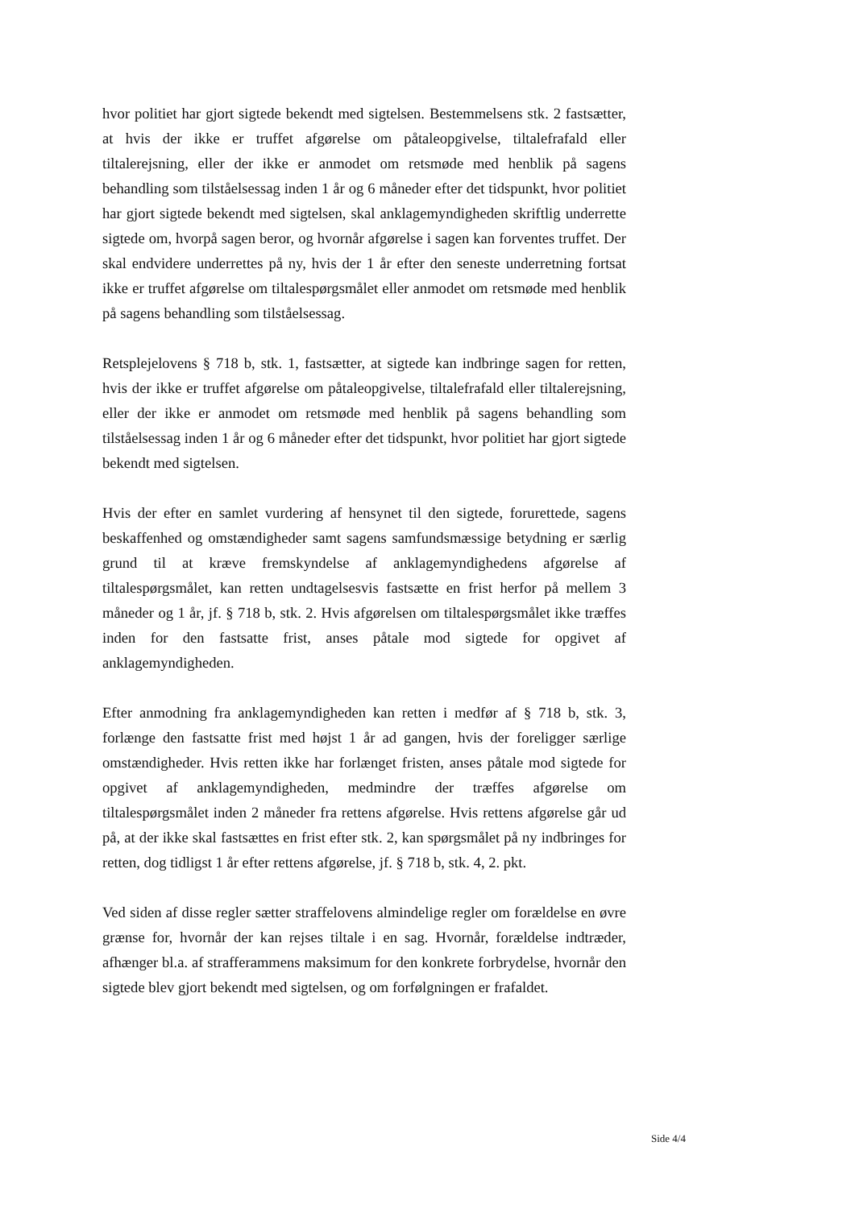hvor politiet har gjort sigtede bekendt med sigtelsen. Bestemmelsens stk. 2 fastsætter, at hvis der ikke er truffet afgørelse om påtaleopgivelse, tiltalefrafald eller tiltalerejsning, eller der ikke er anmodet om retsmøde med henblik på sagens behandling som tilståelsessag inden 1 år og 6 måneder efter det tidspunkt, hvor politiet har gjort sigtede bekendt med sigtelsen, skal anklagemyndigheden skriftlig underrette sigtede om, hvorpå sagen beror, og hvornår afgørelse i sagen kan forventes truffet. Der skal endvidere underrettes på ny, hvis der 1 år efter den seneste underretning fortsat ikke er truffet afgørelse om tiltalespørgsmålet eller anmodet om retsmøde med henblik på sagens behandling som tilståelsessag.
Retsplejelovens § 718 b, stk. 1, fastsætter, at sigtede kan indbringe sagen for retten, hvis der ikke er truffet afgørelse om påtaleopgivelse, tiltalefrafald eller tiltalerejsning, eller der ikke er anmodet om retsmøde med henblik på sagens behandling som tilståelsessag inden 1 år og 6 måneder efter det tidspunkt, hvor politiet har gjort sigtede bekendt med sigtelsen.
Hvis der efter en samlet vurdering af hensynet til den sigtede, forurettede, sagens beskaffenhed og omstændigheder samt sagens samfundsmæssige betydning er særlig grund til at kræve fremskyndelse af anklagemyndighedens afgørelse af tiltalespørgsmålet, kan retten undtagelsesvis fastsætte en frist herfor på mellem 3 måneder og 1 år, jf. § 718 b, stk. 2. Hvis afgørelsen om tiltalespørgsmålet ikke træffes inden for den fastsatte frist, anses påtale mod sigtede for opgivet af anklagemyndigheden.
Efter anmodning fra anklagemyndigheden kan retten i medfør af § 718 b, stk. 3, forlænge den fastsatte frist med højst 1 år ad gangen, hvis der foreligger særlige omstændigheder. Hvis retten ikke har forlænget fristen, anses påtale mod sigtede for opgivet af anklagemyndigheden, medmindre der træffes afgørelse om tiltalespørgsmålet inden 2 måneder fra rettens afgørelse. Hvis rettens afgørelse går ud på, at der ikke skal fastsættes en frist efter stk. 2, kan spørgsmålet på ny indbringes for retten, dog tidligst 1 år efter rettens afgørelse, jf. § 718 b, stk. 4, 2. pkt.
Ved siden af disse regler sætter straffelovens almindelige regler om forældelse en øvre grænse for, hvornår der kan rejses tiltale i en sag. Hvornår, forældelse indtræder, afhænger bl.a. af strafferammens maksimum for den konkrete forbrydelse, hvornår den sigtede blev gjort bekendt med sigtelsen, og om forfølgningen er frafaldet.
Side 4/4